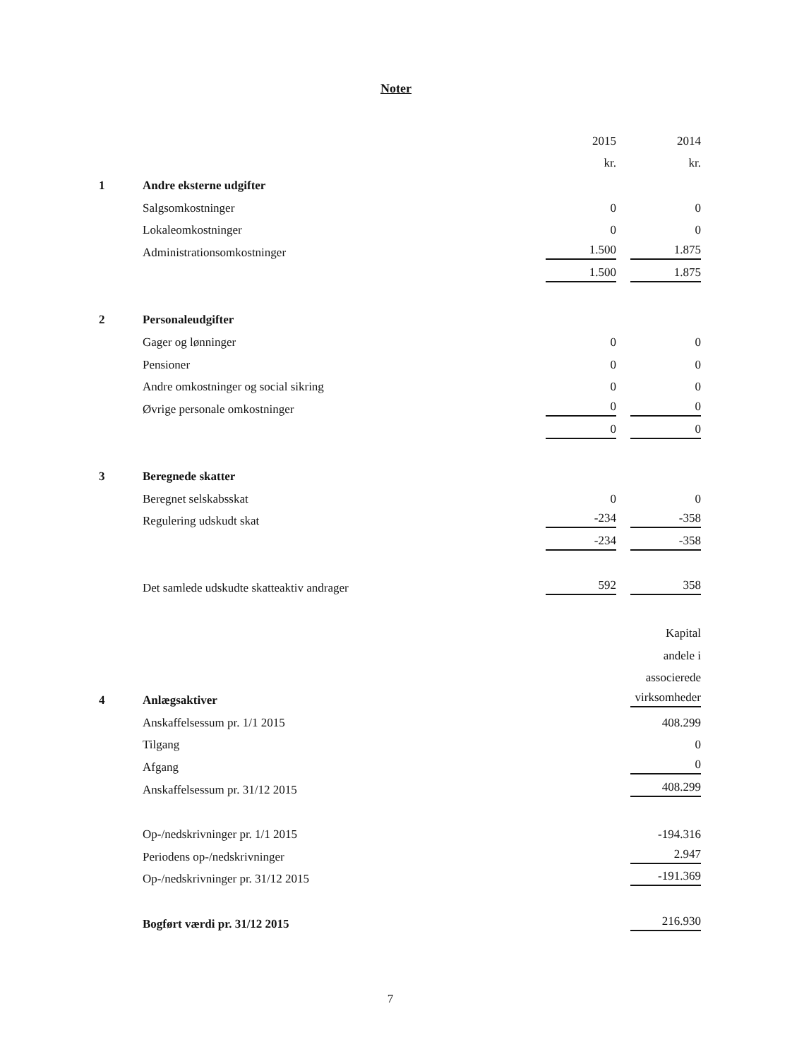Noter
| | | 2015 | | 2014 |
| | | kr. | | kr. |
| 1 | Andre eksterne udgifter | | | |
| | Salgsomkostninger | 0 | | 0 |
| | Lokaleomkostninger | 0 | | 0 |
| | Administrationsomkostninger | 1.500 | | 1.875 |
| | | 1.500 | | 1.875 |
| 2 | Personaleudgifter | | | |
| | Gager og lønninger | 0 | | 0 |
| | Pensioner | 0 | | 0 |
| | Andre omkostninger og social sikring | 0 | | 0 |
| | Øvrige personale omkostninger | 0 | | 0 |
| | | 0 | | 0 |
| 3 | Beregnede skatter | | | |
| | Beregnet selskabsskat | 0 | | 0 |
| | Regulering udskudt skat | -234 | | -358 |
| | | -234 | | -358 |
| | Det samlede udskudte skatteaktiv andrager | 592 | | 358 |
| | | | | Kapital |
| | | | | andele i |
| | | | | associerede |
| 4 | Anlægsaktiver | | | virksomheder |
| | Anskaffelsessum pr. 1/1 2015 | | | 408.299 |
| | Tilgang | | | 0 |
| | Afgang | | | 0 |
| | Anskaffelsessum pr. 31/12 2015 | | | 408.299 |
| | Op-/nedskrivninger pr. 1/1 2015 | | | -194.316 |
| | Periodens op-/nedskrivninger | | | 2.947 |
| | Op-/nedskrivninger pr. 31/12 2015 | | | -191.369 |
| | Bogført værdi pr. 31/12 2015 | | | 216.930 |
7